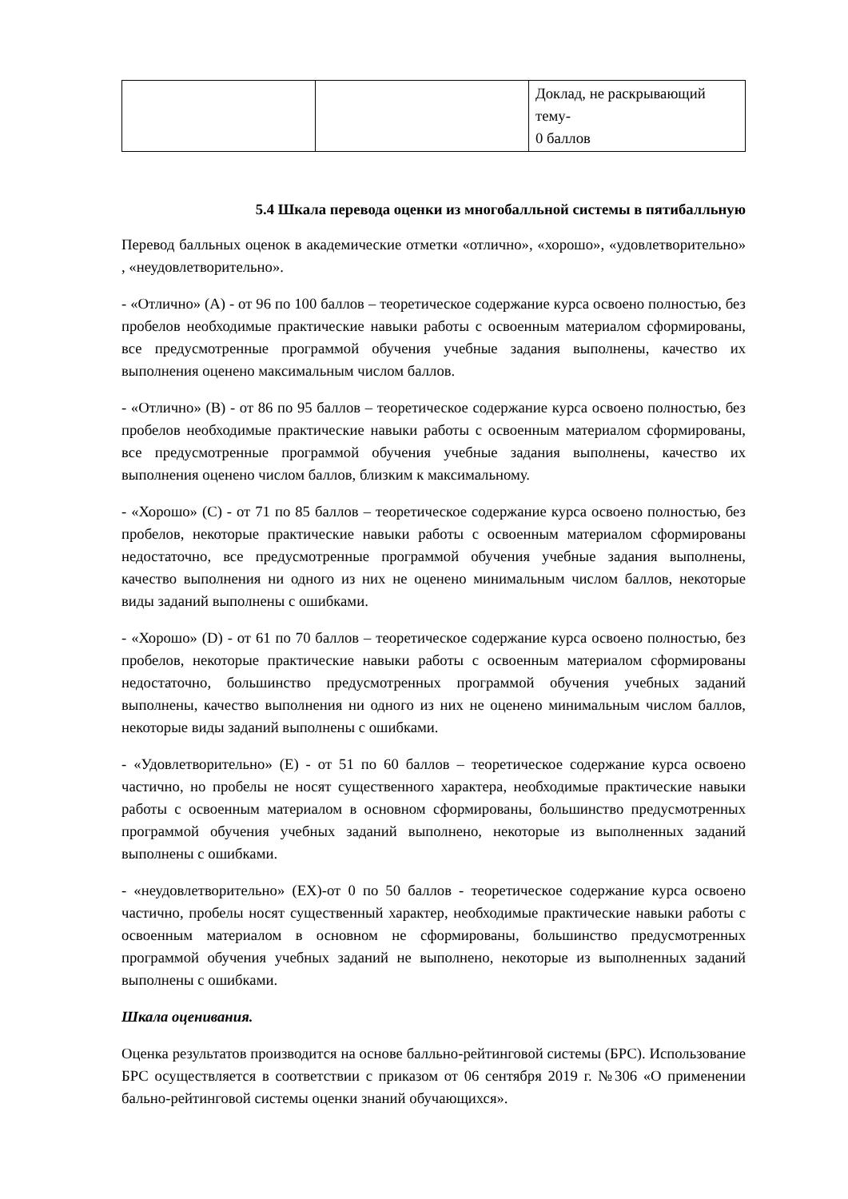| | | Доклад, не раскрывающий тему- 0 баллов |
5.4 Шкала перевода оценки из многобалльной системы в пятибалльную
Перевод балльных оценок в академические отметки «отлично», «хорошо», «удовлетворительно» , «неудовлетворительно».
- «Отлично» (A) - от 96 по 100 баллов – теоретическое содержание курса освоено полностью, без пробелов необходимые практические навыки работы с освоенным материалом сформированы, все предусмотренные программой обучения учебные задания выполнены, качество их выполнения оценено максимальным числом баллов.
- «Отлично» (B) - от 86 по 95 баллов – теоретическое содержание курса освоено полностью, без пробелов необходимые практические навыки работы с освоенным материалом сформированы, все предусмотренные программой обучения учебные задания выполнены, качество их выполнения оценено числом баллов, близким к максимальному.
- «Хорошо» (C) - от 71 по 85 баллов – теоретическое содержание курса освоено полностью, без пробелов, некоторые практические навыки работы с освоенным материалом сформированы недостаточно, все предусмотренные программой обучения учебные задания выполнены, качество выполнения ни одного из них не оценено минимальным числом баллов, некоторые виды заданий выполнены с ошибками.
- «Хорошо» (D) - от 61 по 70 баллов – теоретическое содержание курса освоено полностью, без пробелов, некоторые практические навыки работы с освоенным материалом сформированы недостаточно, большинство предусмотренных программой обучения учебных заданий выполнены, качество выполнения ни одного из них не оценено минимальным числом баллов, некоторые виды заданий выполнены с ошибками.
- «Удовлетворительно» (E) - от 51 по 60 баллов – теоретическое содержание курса освоено частично, но пробелы не носят существенного характера, необходимые практические навыки работы с освоенным материалом в основном сформированы, большинство предусмотренных программой обучения учебных заданий выполнено, некоторые из выполненных заданий выполнены с ошибками.
- «неудовлетворительно» (EX)-от 0 по 50 баллов - теоретическое содержание курса освоено частично, пробелы носят существенный характер, необходимые практические навыки работы с освоенным материалом в основном не сформированы, большинство предусмотренных программой обучения учебных заданий не выполнено, некоторые из выполненных заданий выполнены с ошибками.
Шкала оценивания.
Оценка результатов производится на основе балльно-рейтинговой системы (БРС). Использование БРС осуществляется в соответствии с приказом от 06 сентября 2019 г. №306 «О применении бально-рейтинговой системы оценки знаний обучающихся».